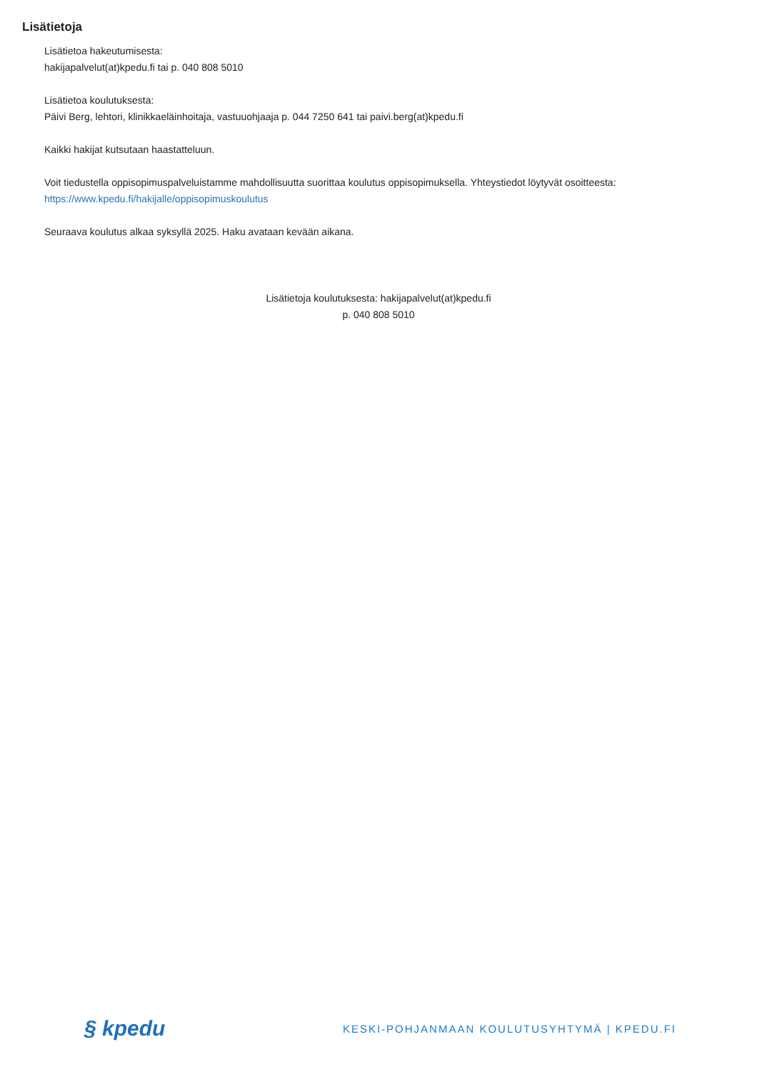Lisätietoja
Lisätietoa hakeutumisesta:
hakijapalvelut(at)kpedu.fi tai p. 040 808 5010
Lisätietoa koulutuksesta:
Päivi Berg, lehtori, klinikkaeläinhoitaja, vastuuohjaaja p. 044 7250 641 tai paivi.berg(at)kpedu.fi
Kaikki hakijat kutsutaan haastatteluun.
Voit tiedustella oppisopimuspalveluistamme mahdollisuutta suorittaa koulutus oppisopimuksella. Yhteystiedot löytyvät osoitteesta:
https://www.kpedu.fi/hakijalle/oppisopimuskoulutus
Seuraava koulutus alkaa syksyllä 2025. Haku avataan kevään aikana.
Lisätietoja koulutuksesta: hakijapalvelut(at)kpedu.fi
p. 040 808 5010
§ kpedu
KESKI-POHJANMAAN KOULUTUSYHTYMÄ | KPEDU.FI